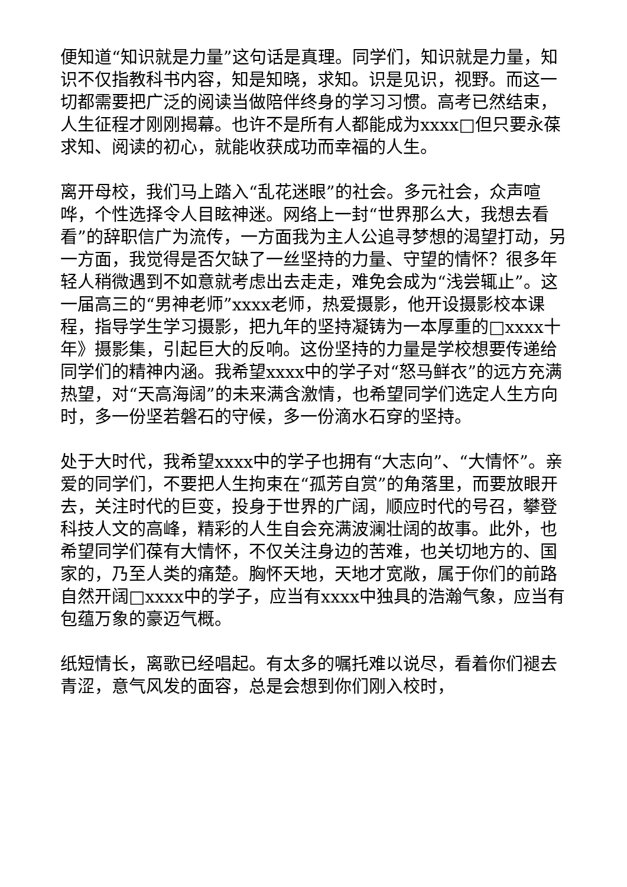便知道“知识就是力量”这句话是真理。同学们，知识就是力量，知识不仅指教科书内容，知是知晓，求知。识是见识，视野。而这一切都需要把广泛的阅读当做陪伴终身的学习习惯。高考已然结束，人生征程才刚刚揭幕。也许不是所有人都能成为xxxx□但只要永葆求知、阅读的初心，就能收获成功而幸福的人生。
离开母校，我们马上踏入“乱花迷眼”的社会。多元社会，众声喧哗，个性选择令人目眩神迷。网络上一封“世界那么大，我想去看看”的辞职信广为流传，一方面我为主人公追寻梦想的渴望打动，另一方面，我觉得是否欠缺了一丝坚持的力量、守望的情怀？很多年轻人稍微遇到不如意就考虑出去走走，难免会成为“浅尝辄止”。这一届高三的“男神老师”xxxx老师，热爱摄影，他开设摄影校本课程，指导学生学习摄影，把九年的坚持凝铸为一本厚重的□xxxx十年》摄影集，引起巨大的反响。这份坚持的力量是学校想要传递给同学们的精神内涵。我希望xxxx中的学子对“怒马鲜衣”的远方充满热望，对“天高海阔”的未来满含激情，也希望同学们选定人生方向时，多一份坚若磐石的守候，多一份滴水石穿的坚持。
处于大时代，我希望xxxx中的学子也拥有“大志向”、“大情怀”。亲爱的同学们，不要把人生拘束在“孤芳自赏”的角落里，而要放眼开去，关注时代的巨变，投身于世界的广阔，顺应时代的号召，攀登科技人文的高峰，精彩的人生自会充满波澜壮阔的故事。此外，也希望同学们葆有大情怀，不仅关注身边的苦难，也关切地方的、国家的，乃至人类的痛楚。胸怀天地，天地才宽敞，属于你们的前路自然开阔□xxxx中的学子，应当有xxxx中独具的浩瀚气象，应当有包蕴万象的豪迈气概。
纸短情长，离歌已经唱起。有太多的嘱托难以说尽，看着你们褪去青涩，意气风发的面容，总是会想到你们刚入校时，